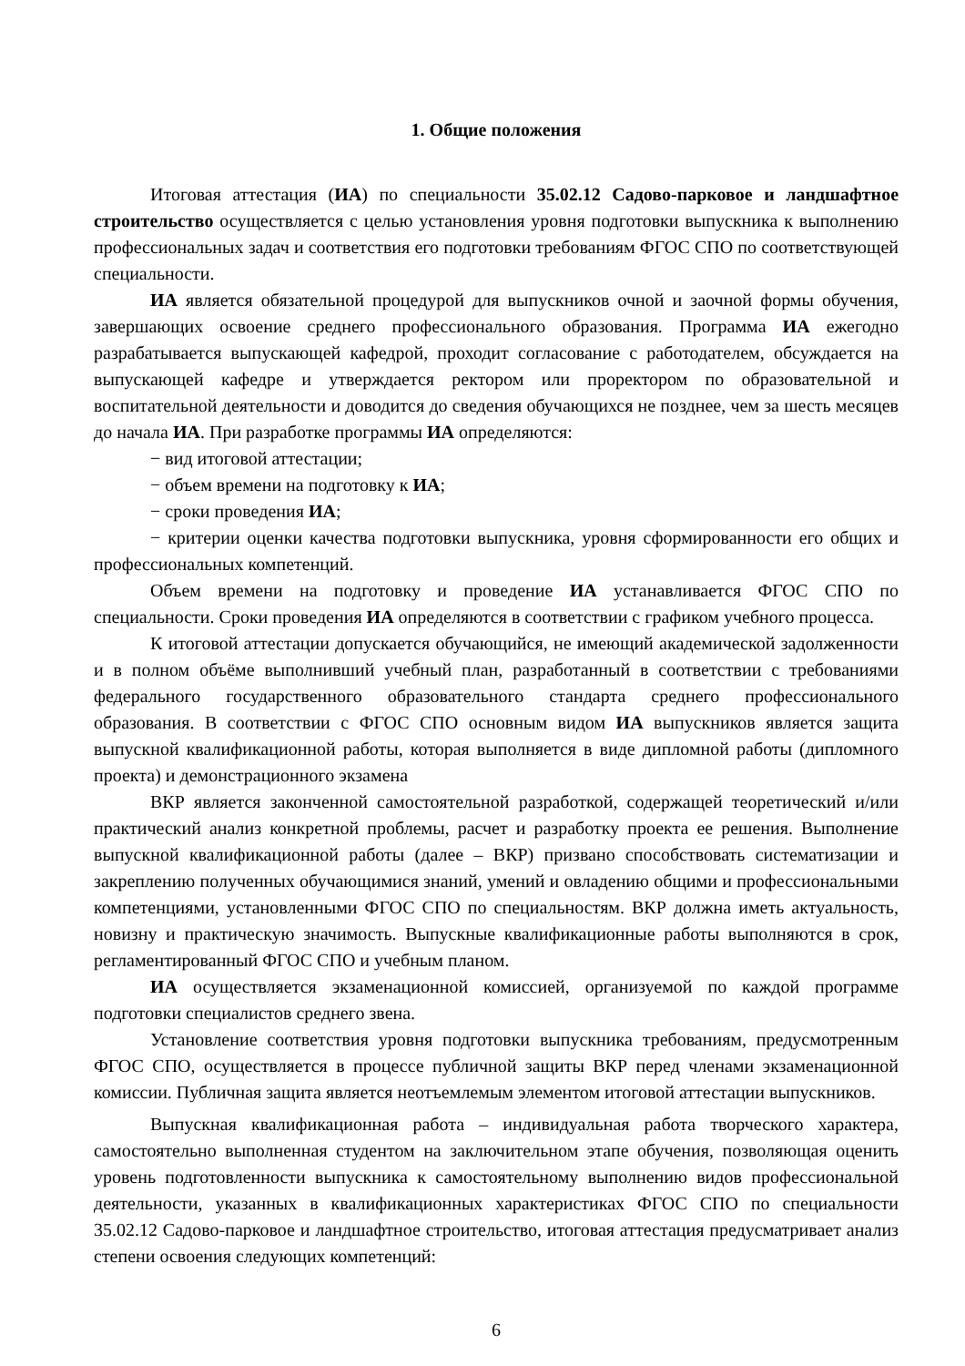1. Общие положения
Итоговая аттестация (ИА) по специальности 35.02.12 Садово-парковое и ландшафтное строительство осуществляется с целью установления уровня подготовки выпускника к выполнению профессиональных задач и соответствия его подготовки требованиям ФГОС СПО по соответствующей специальности.
ИА является обязательной процедурой для выпускников очной и заочной формы обучения, завершающих освоение среднего профессионального образования. Программа ИА ежегодно разрабатывается выпускающей кафедрой, проходит согласование с работодателем, обсуждается на выпускающей кафедре и утверждается ректором или проректором по образовательной и воспитательной деятельности и доводится до сведения обучающихся не позднее, чем за шесть месяцев до начала ИА. При разработке программы ИА определяются:
− вид итоговой аттестации;
− объем времени на подготовку к ИА;
− сроки проведения ИА;
− критерии оценки качества подготовки выпускника, уровня сформированности его общих и профессиональных компетенций.
Объем времени на подготовку и проведение ИА устанавливается ФГОС СПО по специальности. Сроки проведения ИА определяются в соответствии с графиком учебного процесса.
К итоговой аттестации допускается обучающийся, не имеющий академической задолженности и в полном объёме выполнивший учебный план, разработанный в соответствии с требованиями федерального государственного образовательного стандарта среднего профессионального образования. В соответствии с ФГОС СПО основным видом ИА выпускников является защита выпускной квалификационной работы, которая выполняется в виде дипломной работы (дипломного проекта) и демонстрационного экзамена
ВКР является законченной самостоятельной разработкой, содержащей теоретический и/или практический анализ конкретной проблемы, расчет и разработку проекта ее решения. Выполнение выпускной квалификационной работы (далее – ВКР) призвано способствовать систематизации и закреплению полученных обучающимися знаний, умений и овладению общими и профессиональными компетенциями, установленными ФГОС СПО по специальностям. ВКР должна иметь актуальность, новизну и практическую значимость. Выпускные квалификационные работы выполняются в срок, регламентированный ФГОС СПО и учебным планом.
ИА осуществляется экзаменационной комиссией, организуемой по каждой программе подготовки специалистов среднего звена.
Установление соответствия уровня подготовки выпускника требованиям, предусмотренным ФГОС СПО, осуществляется в процессе публичной защиты ВКР перед членами экзаменационной комиссии. Публичная защита является неотъемлемым элементом итоговой аттестации выпускников.
Выпускная квалификационная работа – индивидуальная работа творческого характера, самостоятельно выполненная студентом на заключительном этапе обучения, позволяющая оценить уровень подготовленности выпускника к самостоятельному выполнению видов профессиональной деятельности, указанных в квалификационных характеристиках ФГОС СПО по специальности 35.02.12 Садово-парковое и ландшафтное строительство, итоговая аттестация предусматривает анализ степени освоения следующих компетенций:
6